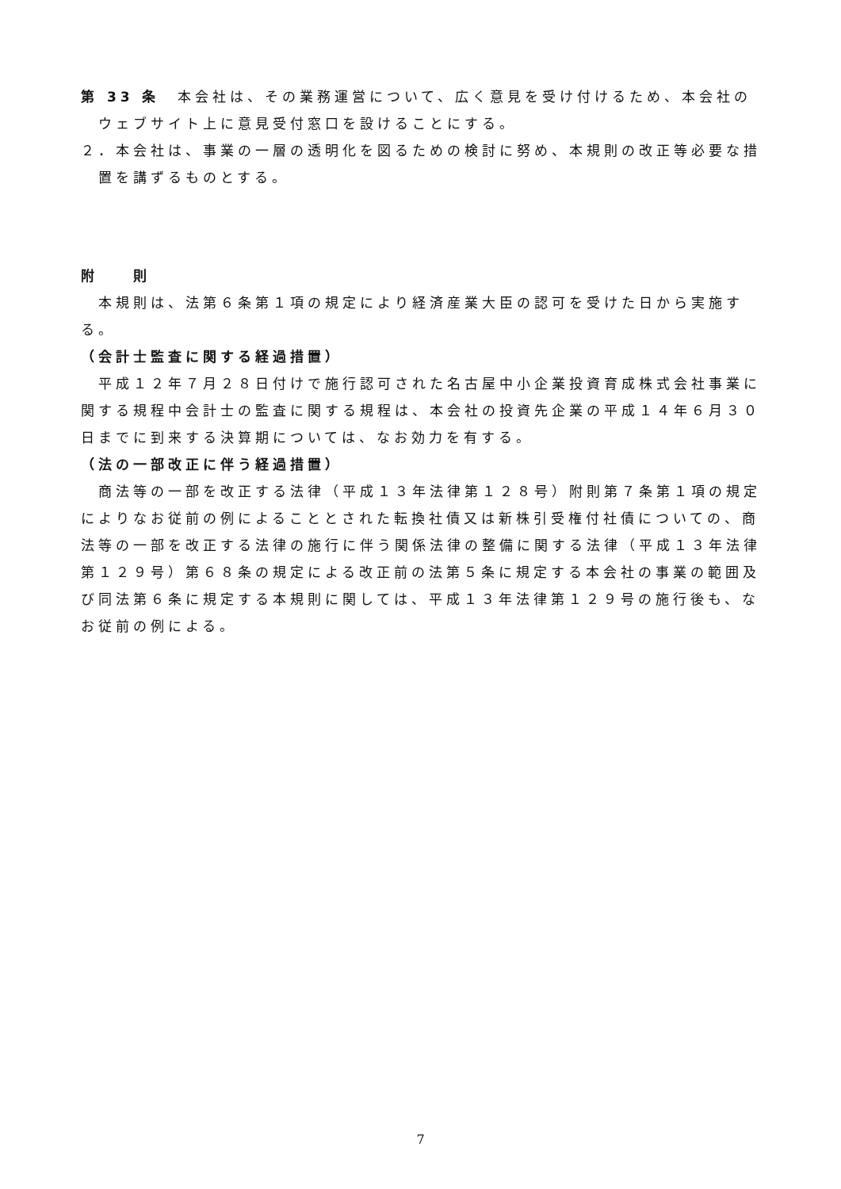第 33 条　本会社は、その業務運営について、広く意見を受け付けるため、本会社のウェブサイト上に意見受付窓口を設けることにする。
２．本会社は、事業の一層の透明化を図るための検討に努め、本規則の改正等必要な措置を講ずるものとする。
附　　則
本規則は、法第６条第１項の規定により経済産業大臣の認可を受けた日から実施する。
（会計士監査に関する経過措置）
平成１２年７月２８日付けで施行認可された名古屋中小企業投資育成株式会社事業に関する規程中会計士の監査に関する規程は、本会社の投資先企業の平成１４年６月３０日までに到来する決算期については、なお効力を有する。
（法の一部改正に伴う経過措置）
商法等の一部を改正する法律（平成１３年法律第１２８号）附則第７条第１項の規定によりなお従前の例によることとされた転換社債又は新株引受権付社債についての、商法等の一部を改正する法律の施行に伴う関係法律の整備に関する法律（平成１３年法律第１２９号）第６８条の規定による改正前の法第５条に規定する本会社の事業の範囲及び同法第６条に規定する本規則に関しては、平成１３年法律第１２９号の施行後も、なお従前の例による。
7